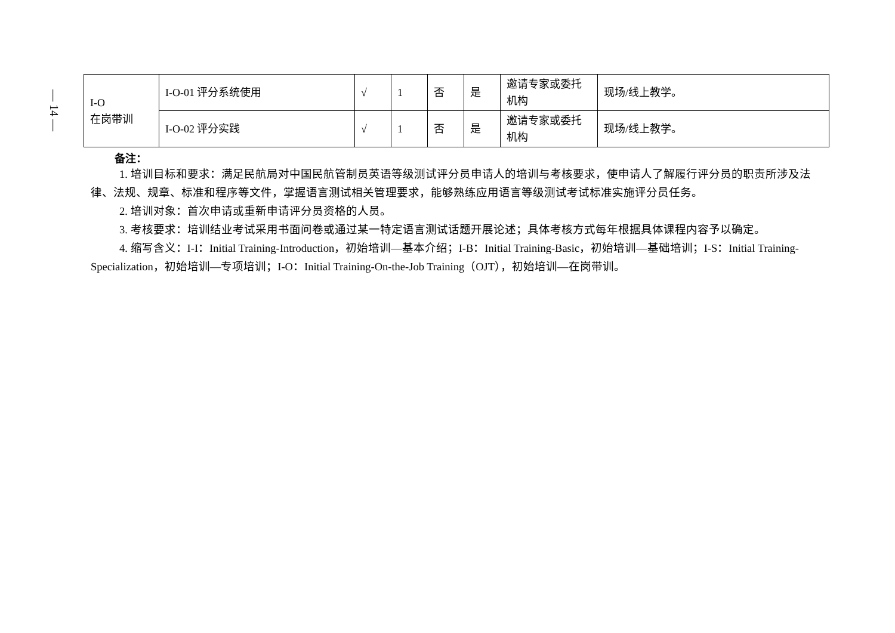— 14 —
| I-O 在岗带训 | I-O-01 评分系统使用 | √ | 1 | 否 | 是 | 邀请专家或委托机构 | 现场/线上教学。 |
| | I-O-02 评分实践 | √ | 1 | 否 | 是 | 邀请专家或委托机构 | 现场/线上教学。 |
备注：
1. 培训目标和要求：满足民航局对中国民航管制员英语等级测试评分员申请人的培训与考核要求，使申请人了解履行评分员的职责所涉及法律、法规、规章、标准和程序等文件，掌握语言测试相关管理要求，能够熟练应用语言等级测试考试标准实施评分员任务。
2. 培训对象：首次申请或重新申请评分员资格的人员。
3. 考核要求：培训结业考试采用书面问卷或通过某一特定语言测试话题开展论述；具体考核方式每年根据具体课程内容予以确定。
4. 缩写含义：I-I：Initial Training-Introduction，初始培训—基本介绍；I-B：Initial Training-Basic，初始培训—基础培训；I-S：Initial Training-Specialization，初始培训—专项培训；I-O：Initial Training-On-the-Job Training（OJT），初始培训—在岗带训。